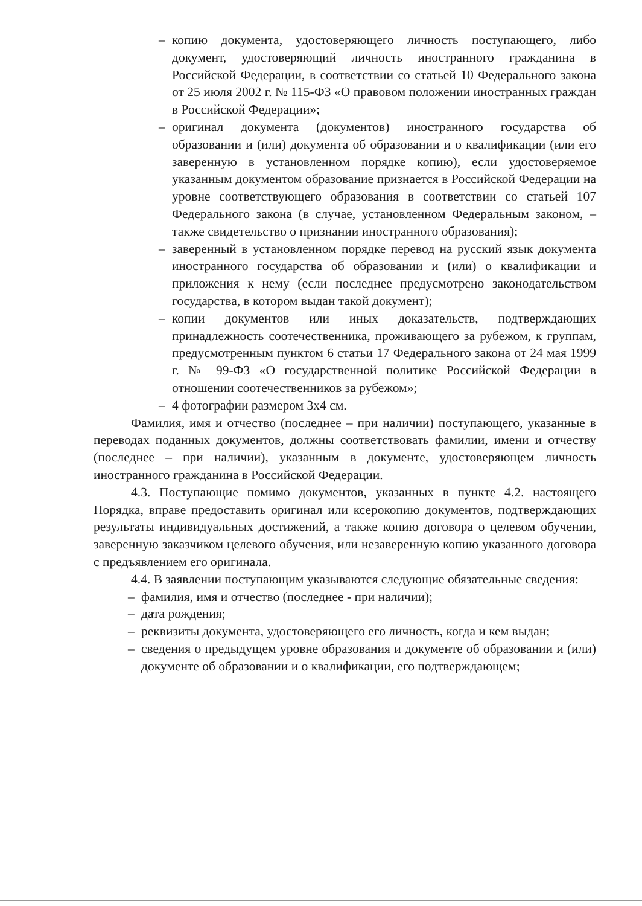– копию документа, удостоверяющего личность поступающего, либо документ, удостоверяющий личность иностранного гражданина в Российской Федерации, в соответствии со статьей 10 Федерального закона от 25 июля 2002 г. № 115-ФЗ «О правовом положении иностранных граждан в Российской Федерации»;
– оригинал документа (документов) иностранного государства об образовании и (или) документа об образовании и о квалификации (или его заверенную в установленном порядке копию), если удостоверяемое указанным документом образование признается в Российской Федерации на уровне соответствующего образования в соответствии со статьей 107 Федерального закона (в случае, установленном Федеральным законом, – также свидетельство о признании иностранного образования);
– заверенный в установленном порядке перевод на русский язык документа иностранного государства об образовании и (или) о квалификации и приложения к нему (если последнее предусмотрено законодательством государства, в котором выдан такой документ);
– копии документов или иных доказательств, подтверждающих принадлежность соотечественника, проживающего за рубежом, к группам, предусмотренным пунктом 6 статьи 17 Федерального закона от 24 мая 1999 г. № 99-ФЗ «О государственной политике Российской Федерации в отношении соотечественников за рубежом»;
– 4 фотографии размером 3х4 см.
Фамилия, имя и отчество (последнее – при наличии) поступающего, указанные в переводах поданных документов, должны соответствовать фамилии, имени и отчеству (последнее – при наличии), указанным в документе, удостоверяющем личность иностранного гражданина в Российской Федерации.
4.3. Поступающие помимо документов, указанных в пункте 4.2. настоящего Порядка, вправе предоставить оригинал или ксерокопию документов, подтверждающих результаты индивидуальных достижений, а также копию договора о целевом обучении, заверенную заказчиком целевого обучения, или незаверенную копию указанного договора с предъявлением его оригинала.
4.4. В заявлении поступающим указываются следующие обязательные сведения:
– фамилия, имя и отчество (последнее - при наличии);
– дата рождения;
– реквизиты документа, удостоверяющего его личность, когда и кем выдан;
– сведения о предыдущем уровне образования и документе об образовании и (или) документе об образовании и о квалификации, его подтверждающем;